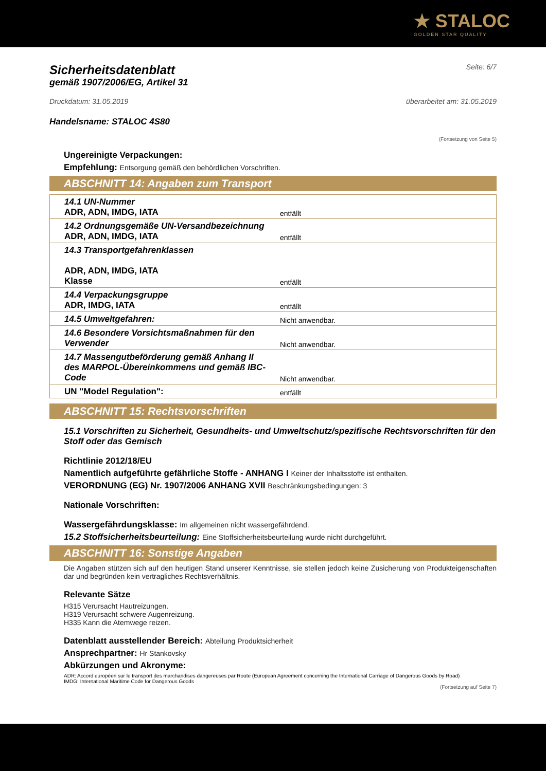★ STALOC
GOLDEN STAR QUALITY
Sicherheitsdatenblatt
Seite: 6/7
gemäß 1907/2006/EG, Artikel 31
Druckdatum: 31.05.2019 überarbeitet am: 31.05.2019
Handelsname: STALOC 4S80
(Fortsetzung von Seite 5)
Ungereinigte Verpackungen:
Empfehlung: Entsorgung gemäß den behördlichen Vorschriften.
ABSCHNITT 14: Angaben zum Transport
| 14.1 UN-Nummer ADR, ADN, IMDG, IATA | entfällt |
| 14.2 Ordnungsgemäße UN-Versandbezeichnung ADR, ADN, IMDG, IATA | entfällt |
| 14.3 Transportgefahrenklassen ADR, ADN, IMDG, IATA Klasse | entfällt |
| 14.4 Verpackungsgruppe ADR, IMDG, IATA | entfällt |
| 14.5 Umweltgefahren: | Nicht anwendbar. |
| 14.6 Besondere Vorsichtsmaßnahmen für den Verwender | Nicht anwendbar. |
| 14.7 Massengutbeförderung gemäß Anhang II des MARPOL-Übereinkommens und gemäß IBC- Code | Nicht anwendbar. |
| UN "Model Regulation": | entfällt |
ABSCHNITT 15: Rechtsvorschriften
15.1 Vorschriften zu Sicherheit, Gesundheits- und Umweltschutz/spezifische Rechtsvorschriften für den Stoff oder das Gemisch
Richtlinie 2012/18/EU
Namentlich aufgeführte gefährliche Stoffe - ANHANG I Keiner der Inhaltsstoffe ist enthalten.
VERORDNUNG (EG) Nr. 1907/2006 ANHANG XVII Beschränkungsbedingungen: 3
Nationale Vorschriften:
Wassergefährdungsklasse: Im allgemeinen nicht wassergefährdend.
15.2 Stoffsicherheitsbeurteilung: Eine Stoffsicherheitsbeurteilung wurde nicht durchgeführt.
ABSCHNITT 16: Sonstige Angaben
Die Angaben stützen sich auf den heutigen Stand unserer Kenntnisse, sie stellen jedoch keine Zusicherung von Produkteigenschaften dar und begründen kein vertragliches Rechtsverhältnis.
Relevante Sätze
H315 Verursacht Hautreizungen.
H319 Verursacht schwere Augenreizung.
H335 Kann die Atemwege reizen.
Datenblatt ausstellender Bereich: Abteilung Produktsicherheit
Ansprechpartner: Hr Stankovsky
Abkürzungen und Akronyme:
ADR: Accord européen sur le transport des marchandises dangereuses par Route (European Agreement concerning the International Carriage of Dangerous Goods by Road)
IMDG: International Maritime Code for Dangerous Goods
(Fortsetzung auf Seite 7)